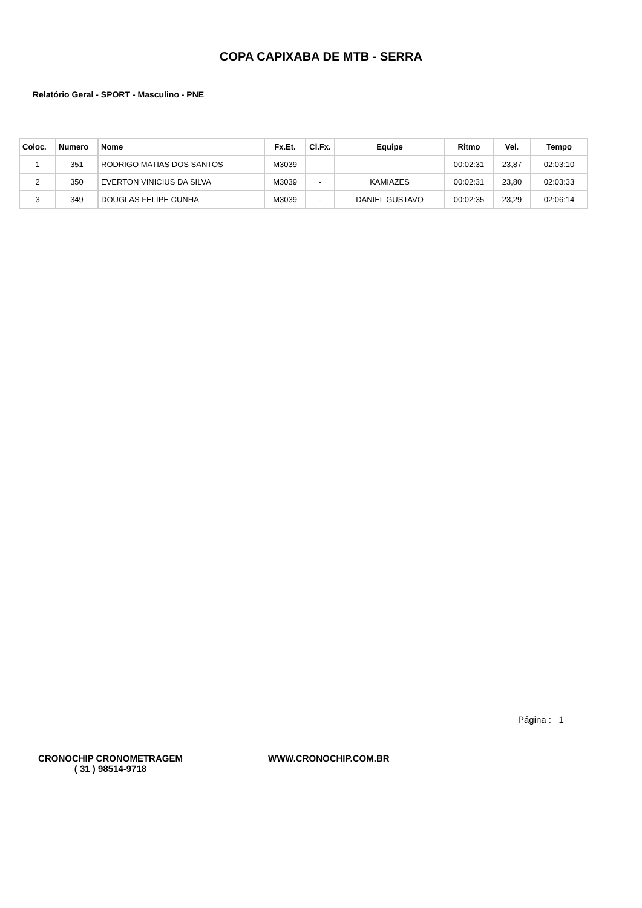COPA CAPIXABA DE MTB - SERRA
Relatório Geral - SPORT - Masculino - PNE
| Coloc. | Numero | Nome | Fx.Et. | Cl.Fx. | Equipe | Ritmo | Vel. | Tempo |
| --- | --- | --- | --- | --- | --- | --- | --- | --- |
| 1 | 351 | RODRIGO MATIAS DOS SANTOS | M3039 | - | | 00:02:31 | 23,87 | 02:03:10 |
| 2 | 350 | EVERTON VINICIUS DA SILVA | M3039 | - | KAMIAZES | 00:02:31 | 23,80 | 02:03:33 |
| 3 | 349 | DOUGLAS FELIPE CUNHA | M3039 | - | DANIEL GUSTAVO | 00:02:35 | 23,29 | 02:06:14 |
Página : 1
CRONOCHIP CRONOMETRAGEM
( 31 ) 98514-9718
WWW.CRONOCHIP.COM.BR